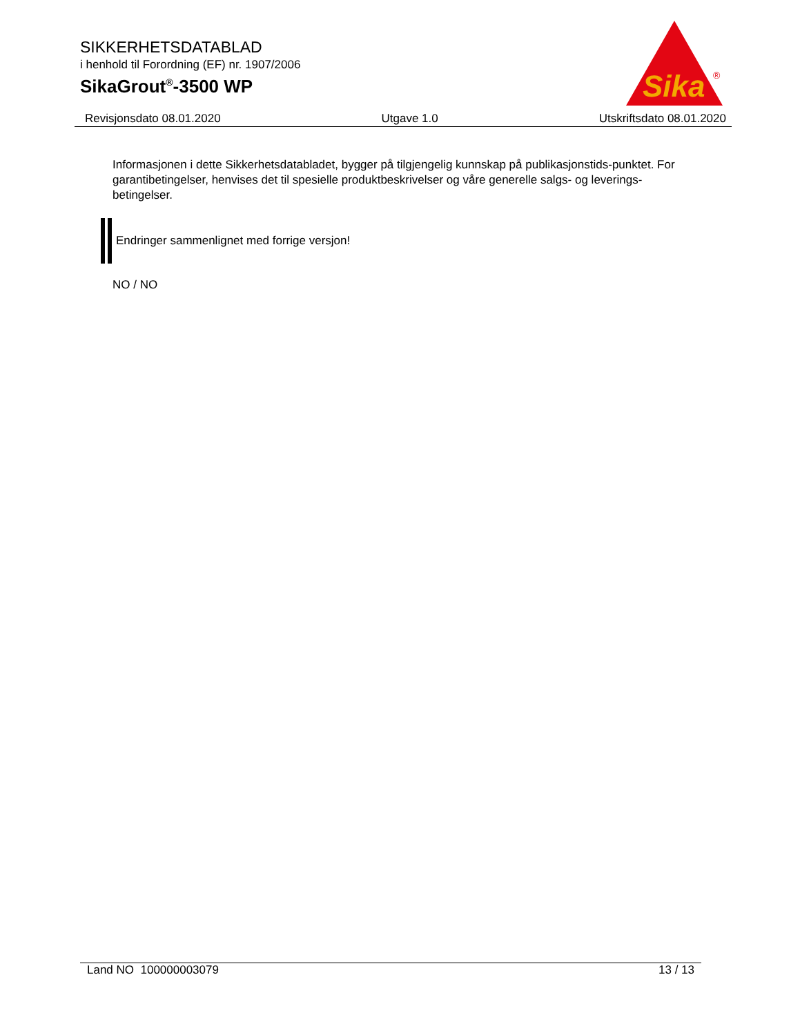SIKKERHETSDATABLAD
i henhold til Forordning (EF) nr. 1907/2006
SikaGrout<sup>®</sup>-3500 WP
Sika
®
Revisjonsdato 08.01.2020 Utgave 1.0 Utskriftsdato 08.01.2020
Informasjonen i dette Sikkerhetsdatabladet, bygger på tilgjengelig kunnskap på publikasjonstids-punktet. For garantibetingelser, henvises det til spesielle produktbeskrivelser og våre generelle salgs- og leverings- betingelser.
Endringer sammenlignet med forrige versjon!
NO / NO
Land NO 100000003079 13 / 13